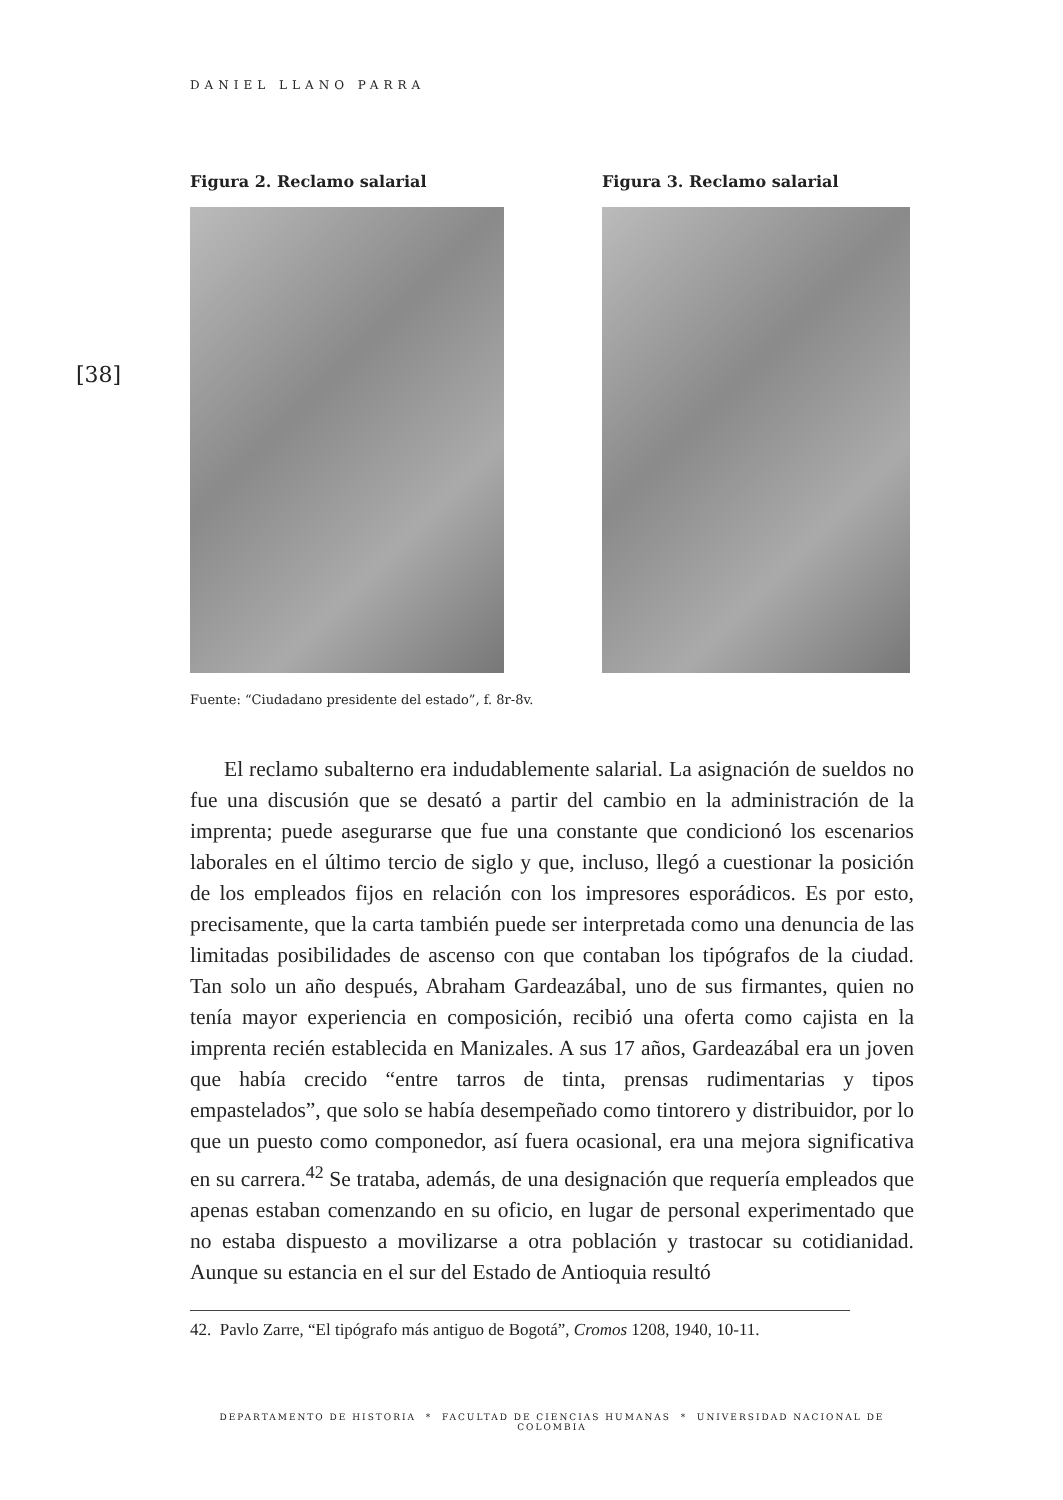DANIEL LLANO PARRA
[38]
Figura 2. Reclamo salarial Figura 3. Reclamo salarial
Fuente: “Ciudadano presidente del estado”, f. 8r-8v.
El reclamo subalterno era indudablemente salarial. La asignación de sueldos no fue una discusión que se desató a partir del cambio en la administración de la imprenta; puede asegurarse que fue una constante que condicionó los escenarios laborales en el último tercio de siglo y que, incluso, llegó a cuestionar la posición de los empleados fijos en relación con los impresores esporádicos. Es por esto, precisamente, que la carta también puede ser interpretada como una denuncia de las limitadas posibilidades de ascenso con que contaban los tipógrafos de la ciudad. Tan solo un año después, Abraham Gardeazábal, uno de sus firmantes, quien no tenía mayor experiencia en composición, recibió una oferta como cajista en la imprenta recién establecida en Manizales. A sus 17 años, Gardeazábal era un joven que había crecido “entre tarros de tinta, prensas rudimentarias y tipos empastelados”, que solo se había desempeñado como tintorero y distribuidor, por lo que un puesto como componedor, así fuera ocasional, era una mejora significativa en su carrera.<sup>42</sup> Se trataba, además, de una designación que requería empleados que apenas estaban comenzando en su oficio, en lugar de personal experimentado que no estaba dispuesto a movilizarse a otra población y trastocar su cotidianidad. Aunque su estancia en el sur del Estado de Antioquia resultó
42. Pavlo Zarre, “El tipógrafo más antiguo de Bogotá”, Cromos 1208, 1940, 10-11.
DEPARTAMENTO DE HISTORIA * FACULTAD DE CIENCIAS HUMANAS * UNIVERSIDAD NACIONAL DE COLOMBIA